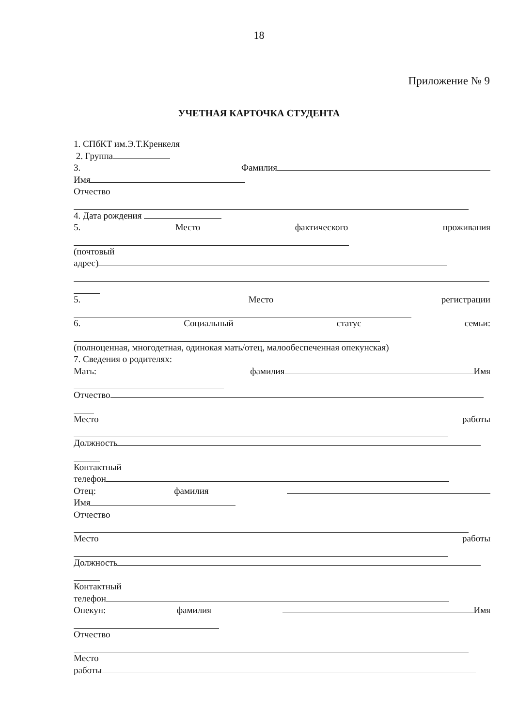18
Приложение № 9
УЧЕТНАЯ КАРТОЧКА СТУДЕНТА
1. СПбКТ им.Э.Т.Кренкеля
2. Группа
3. Фамилия
Имя
Отчество
4. Дата рождения
5. Место фактического проживания
(почтовый
адрес)
5. Место регистрации
6. Социальный статус семьи:
(полноценная, многодетная, одинокая мать/отец, малообеспеченная опекунская)
7. Сведения о родителях:
Мать: фамилия Имя
Отчество
Место работы
Должность
Контактный
телефон
Отец: фамилия
Имя
Отчество
Место работы
Должность
Контактный
телефон
Опекун: фамилия Имя
Отчество
Место
работы